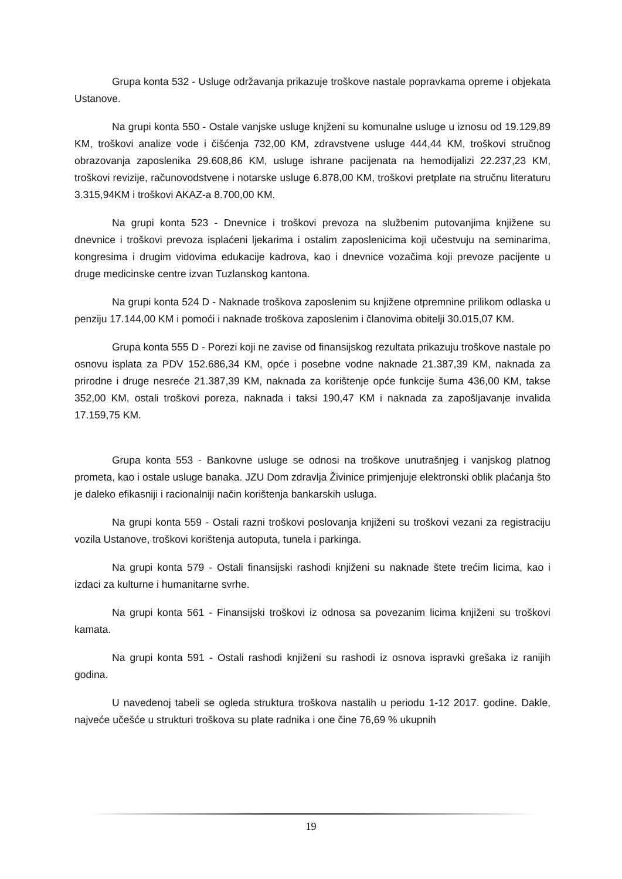Grupa konta 532 - Usluge održavanja prikazuje troškove nastale popravkama opreme i objekata Ustanove.
Na grupi konta 550 - Ostale vanjske usluge knjženi su komunalne usluge u iznosu od 19.129,89 KM, troškovi analize vode i čišćenja 732,00 KM, zdravstvene usluge 444,44 KM, troškovi stručnog obrazovanja zaposlenika 29.608,86 KM, usluge ishrane pacijenata na hemodijalizi 22.237,23 KM, troškovi revizije, računovodstvene i notarske usluge 6.878,00 KM, troškovi pretplate na stručnu literaturu 3.315,94KM i troškovi AKAZ-a 8.700,00 KM.
Na grupi konta 523 - Dnevnice i troškovi prevoza na službenim putovanjima knjižene su dnevnice i troškovi prevoza isplaćeni ljekarima i ostalim zaposlenicima koji učestvuju na seminarima, kongresima i drugim vidovima edukacije kadrova, kao i dnevnice vozačima koji prevoze pacijente u druge medicinske centre izvan Tuzlanskog kantona.
Na grupi konta 524 D - Naknade troškova zaposlenim su knjižene otpremnine prilikom odlaska u penziju 17.144,00 KM i pomoći i naknade troškova zaposlenim i članovima obitelji 30.015,07 KM.
Grupa konta 555 D - Porezi koji ne zavise od finansijskog rezultata prikazuju troškove nastale po osnovu isplata za PDV 152.686,34 KM, opće i posebne vodne naknade 21.387,39 KM, naknada za prirodne i druge nesreće 21.387,39 KM, naknada za korištenje opće funkcije šuma 436,00 KM, takse 352,00 KM, ostali troškovi poreza, naknada i taksi 190,47 KM i naknada za zapošljavanje invalida 17.159,75 KM.
Grupa konta 553 - Bankovne usluge se odnosi na troškove unutrašnjeg i vanjskog platnog prometa, kao i ostale usluge banaka. JZU Dom zdravlja Živinice primjenjuje elektronski oblik plaćanja što je daleko efikasniji i racionalniji način korištenja bankarskih usluga.
Na grupi konta 559 - Ostali razni troškovi poslovanja knjiženi su troškovi vezani za registraciju vozila Ustanove, troškovi korištenja autoputa, tunela i parkinga.
Na grupi konta 579 - Ostali finansijski rashodi knjiženi su naknade štete trećim licima, kao i izdaci za kulturne i humanitarne svrhe.
Na grupi konta 561 - Finansijski troškovi iz odnosa sa povezanim licima knjiženi su troškovi kamata.
Na grupi konta 591 - Ostali rashodi knjiženi su rashodi iz osnova ispravki grešaka iz ranijih godina.
U navedenoj tabeli se ogleda struktura troškova nastalih u periodu 1-12 2017. godine. Dakle, najveće učešće u strukturi troškova su plate radnika i one čine 76,69 % ukupnih
19